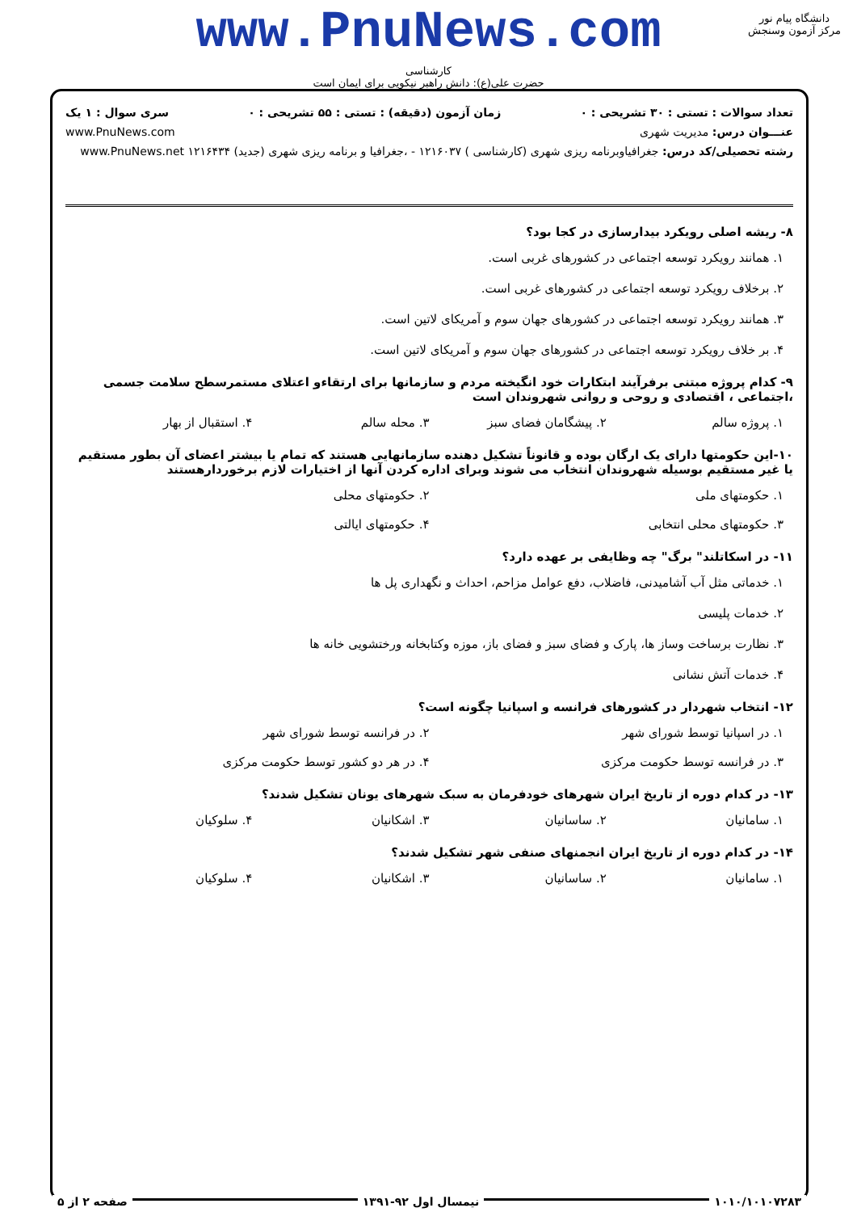www.PnuNews.com
کارشناسی
حضرت علی(ع): دانش راهبر نیکویی برای ایمان است
دانشگاه پیام نور
مرکز آزمون وسنجش
تعداد سوالات : تستی : ۳۰ تشریحی : ۰ زمان آزمون (دقیقه) : تستی : ۵۵ تشریحی : ۰ سری سوال : ۱ یک
عنـــوان درس: مدیریت شهری www.PnuNews.com
رشته تحصیلی/کد درس: جغرافیاوبرنامه ریزی شهری (کارشناسی ) ۱۲۱۶۰۳۷ - ،جغرافیا و برنامه ریزی شهری (جدید) ۱۲۱۶۴۳۴ www.PnuNews.net
۸- ریشه اصلی رویکرد بیدارسازی در کجا بود؟
۱. همانند رویکرد توسعه اجتماعی در کشورهای غربی است.
۲. برخلاف رویکرد توسعه اجتماعی در کشورهای غربی است.
۳. همانند رویکرد توسعه اجتماعی در کشورهای جهان سوم و آمریکای لاتین است.
۴. بر خلاف رویکرد توسعه اجتماعی در کشورهای جهان سوم و آمریکای لاتین است.
۹- کدام پروژه مبتنی برفرآیند ابتکارات خود انگیخته مردم و سازمانها برای ارتقاءو اعتلای مستمرسطح سلامت جسمی ،اجتماعی ، اقتصادی و روحی و روانی شهروندان است
۱. پروژه سالم ۲. پیشگامان فضای سبز ۳. محله سالم ۴. استقبال از بهار
۱۰-این حکومتها دارای یک ارگان بوده و قانوناً تشکیل دهنده سازمانهایی هستند که تمام یا بیشتر اعضای آن بطور مستقیم یا غیر مستقیم بوسیله شهروندان انتخاب می شوند وبرای اداره کردن آنها از اختیارات لازم برخوردارهستند
۱. حکومتهای ملی ۲. حکومتهای محلی
۳. حکومتهای محلی انتخابی ۴. حکومتهای ایالتی
۱۱- در اسکاتلند" برگ" چه وظایفی بر عهده دارد؟
۱. خدماتی مثل آب آشامیدنی، فاضلاب، دفع عوامل مزاحم، احداث و نگهداری پل ها
۲. خدمات پلیسی
۳. نظارت برساخت وساز ها، پارک و فضای سبز و فضای باز، موزه وکتابخانه ورختشویی خانه ها
۴. خدمات آتش نشانی
۱۲- انتخاب شهردار در کشورهای فرانسه و اسپانیا چگونه است؟
۱. در اسپانیا توسط شورای شهر ۲. در فرانسه توسط شورای شهر
۳. در فرانسه توسط حکومت مرکزی ۴. در هر دو کشور توسط حکومت مرکزی
۱۳- در کدام دوره از تاریخ ایران شهرهای خودفرمان به سبک شهرهای یونان تشکیل شدند؟
۱. سامانیان ۲. ساسانیان ۳. اشکانیان ۴. سلوکیان
۱۴- در کدام دوره از تاریخ ایران انجمنهای صنفی شهر تشکیل شدند؟
۱. سامانیان ۲. ساسانیان ۳. اشکانیان ۴. سلوکیان
۱۰۱۰/۱۰۱۰۷۲۸۳ نیمسال اول ۹۲-۱۳۹۱ صفحه ۲ از ۵